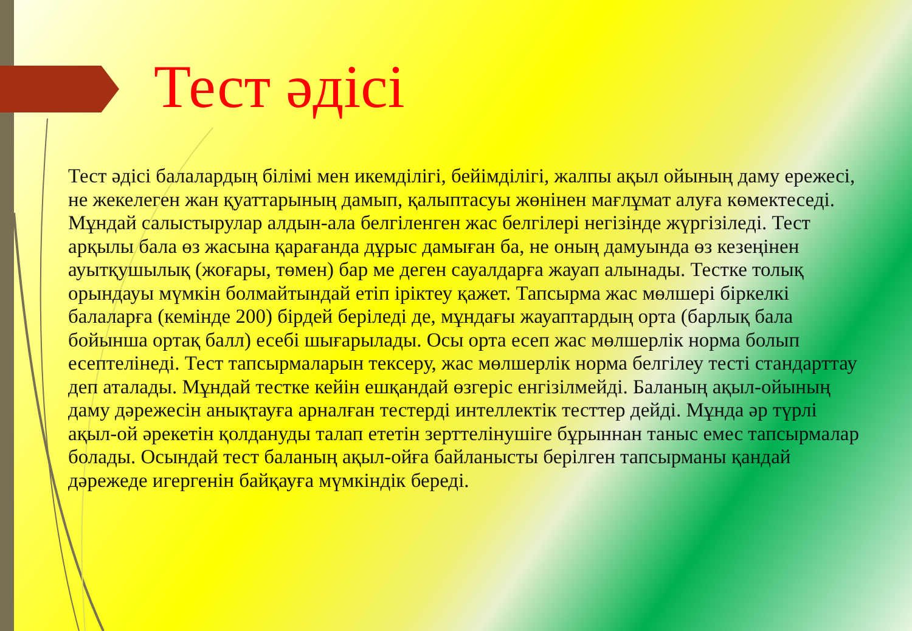Тест әдісі
Тест әдісі балалардың білімі мен икемділігі, бейімділігі, жалпы ақыл ойының даму ережесі, не жекелеген жан қуаттарының дамып, қалыптасуы жөнінен мағлұмат алуға көмектеседі. Мұндай салыстырулар алдын-ала белгіленген жас белгілері негізінде жүргізіледі. Тест арқылы бала өз жасына қарағанда дұрыс дамыған ба, не оның дамуында өз кезеңінен ауытқушылық (жоғары, төмен) бар ме деген сауалдарға жауап алынады. Тестке толық орындауы мүмкін болмайтындай етіп іріктеу қажет. Тапсырма жас мөлшері біркелкі балаларға (кемінде 200) бірдей беріледі де, мұндағы жауаптардың орта (барлық бала бойынша ортақ балл) есебі шығарылады. Осы орта есеп жас мөлшерлік норма болып есептелінеді. Тест тапсырмаларын тексеру, жас мөлшерлік норма белгілеу тесті стандарттау деп аталады. Мұндай тестке кейін ешқандай өзгеріс енгізілмейді. Баланың ақыл-ойының даму дәрежесін анықтауға арналған тестерді интеллектік тесттер дейді. Мұнда әр түрлі ақыл-ой әрекетін қолдануды талап ететін зерттелінушіге бұрыннан таныс емес тапсырмалар болады. Осындай тест баланың ақыл-ойға байланысты берілген тапсырманы қандай дәрежеде игергенін байқауға мүмкіндік береді.